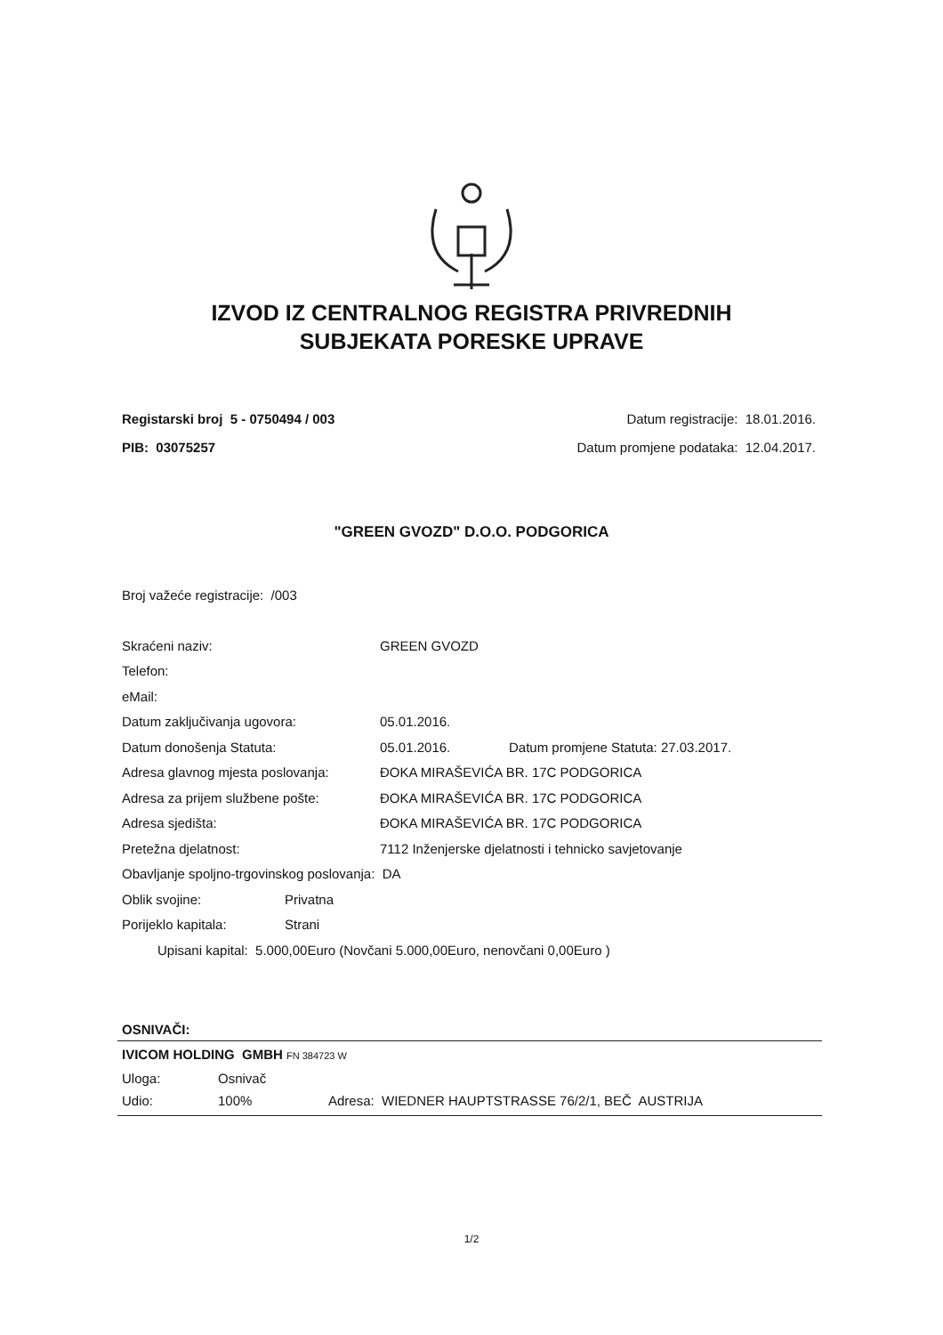IZVOD IZ CENTRALNOG REGISTRA PRIVREDNIH
SUBJEKATA PORESKE UPRAVE
Registarski broj 5 - 0750494 / 003 Datum registracije: 18.01.2016.
PIB: 03075257 Datum promjene podataka: 12.04.2017.
"GREEN GVOZD" D.O.O. PODGORICA
Broj važeće registracije: /003
Skraćeni naziv: GREEN GVOZD
Telefon:
eMail:
Datum zaključivanja ugovora: 05.01.2016.
Datum donošenja Statuta: 05.01.2016. Datum promjene Statuta: 27.03.2017.
Adresa glavnog mjesta poslovanja: ĐOKA MIRAŠEVIĆA BR. 17C PODGORICA
Adresa za prijem službene pošte: ĐOKA MIRAŠEVIĆA BR. 17C PODGORICA
Adresa sjedišta: ĐOKA MIRAŠEVIĆA BR. 17C PODGORICA
Pretežna djelatnost: 7112 Inženjerske djelatnosti i tehnicko savjetovanje
Obavljanje spoljno-trgovinskog poslovanja: DA
Oblik svojine: Privatna
Porijeklo kapitala: Strani
Upisani kapital: 5.000,00Euro (Novčani 5.000,00Euro, nenovčani 0,00Euro )
OSNIVAČI:
IVICOM HOLDING GMBH FN 384723 W
Uloga: Osnivač
Udio: 100% Adresa: WIEDNER HAUPTSTRASSE 76/2/1, BEČ AUSTRIJA
1/2